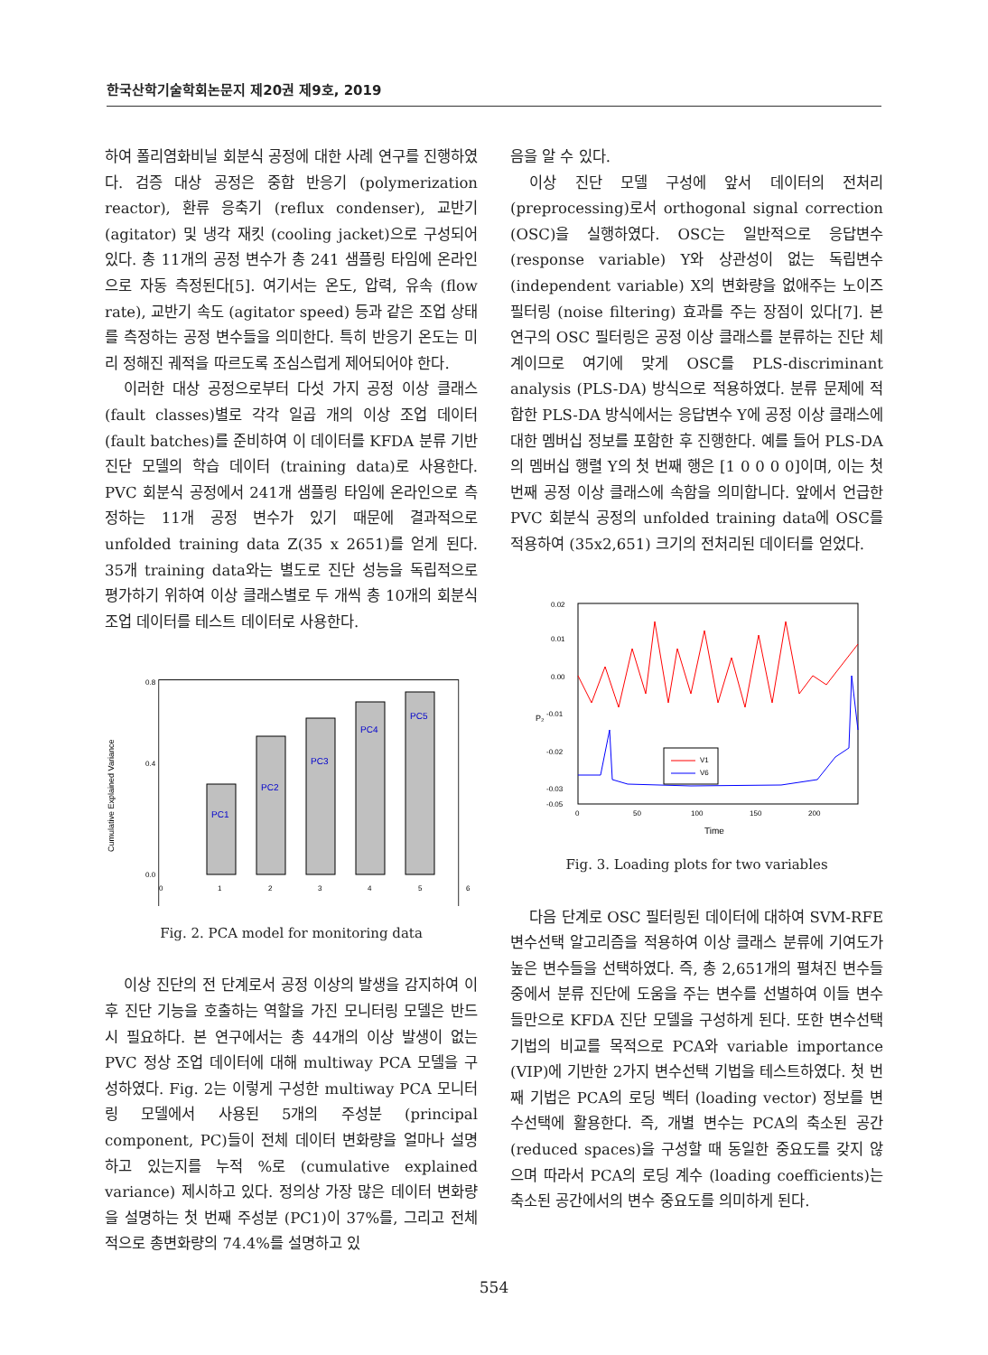한국산학기술학회논문지 제20권 제9호, 2019
하여 폴리염화비닐 회분식 공정에 대한 사례 연구를 진행하였다. 검증 대상 공정은 중합 반응기 (polymerization reactor), 환류 응축기 (reflux condenser), 교반기 (agitator) 및 냉각 재킷 (cooling jacket)으로 구성되어 있다. 총 11개의 공정 변수가 총 241 샘플링 타임에 온라인으로 자동 측정된다[5]. 여기서는 온도, 압력, 유속 (flow rate), 교반기 속도 (agitator speed) 등과 같은 조업 상태를 측정하는 공정 변수들을 의미한다. 특히 반응기 온도는 미리 정해진 궤적을 따르도록 조심스럽게 제어되어야 한다.
이러한 대상 공정으로부터 다섯 가지 공정 이상 클래스 (fault classes)별로 각각 일곱 개의 이상 조업 데이터 (fault batches)를 준비하여 이 데이터를 KFDA 분류 기반 진단 모델의 학습 데이터 (training data)로 사용한다. PVC 회분식 공정에서 241개 샘플링 타임에 온라인으로 측정하는 11개 공정 변수가 있기 때문에 결과적으로 unfolded training data Z(35 x 2651)를 얻게 된다. 35개 training data와는 별도로 진단 성능을 독립적으로 평가하기 위하여 이상 클래스별로 두 개씩 총 10개의 회분식 조업 데이터를 테스트 데이터로 사용한다.
Cumulative Explained Variance
0.0
0.4
0.8
1
2
3
4
5
0
6
PC1
PC2
PC3
PC4
PC5
Fig. 2. PCA model for monitoring data
이상 진단의 전 단계로서 공정 이상의 발생을 감지하여 이후 진단 기능을 호출하는 역할을 가진 모니터링 모델은 반드시 필요하다. 본 연구에서는 총 44개의 이상 발생이 없는 PVC 정상 조업 데이터에 대해 multiway PCA 모델을 구성하였다. Fig. 2는 이렇게 구성한 multiway PCA 모니터링 모델에서 사용된 5개의 주성분 (principal component, PC)들이 전체 데이터 변화량을 얼마나 설명하고 있는지를 누적 %로 (cumulative explained variance) 제시하고 있다. 정의상 가장 많은 데이터 변화량을 설명하는 첫 번째 주성분 (PC1)이 37%를, 그리고 전체적으로 총변화량의 74.4%를 설명하고 있
음을 알 수 있다.
이상 진단 모델 구성에 앞서 데이터의 전처리 (preprocessing)로서 orthogonal signal correction (OSC)을 실행하였다. OSC는 일반적으로 응답변수 (response variable) Y와 상관성이 없는 독립변수 (independent variable) X의 변화량을 없애주는 노이즈 필터링 (noise filtering) 효과를 주는 장점이 있다[7]. 본 연구의 OSC 필터링은 공정 이상 클래스를 분류하는 진단 체계이므로 여기에 맞게 OSC를 PLS-discriminant analysis (PLS-DA) 방식으로 적용하였다. 분류 문제에 적합한 PLS-DA 방식에서는 응답변수 Y에 공정 이상 클래스에 대한 멤버십 정보를 포함한 후 진행한다. 예를 들어 PLS-DA의 멤버십 행렬 Y의 첫 번째 행은 [1 0 0 0 0]이며, 이는 첫 번째 공정 이상 클래스에 속함을 의미합니다. 앞에서 언급한 PVC 회분식 공정의 unfolded training data에 OSC를 적용하여 (35x2,651) 크기의 전처리된 데이터를 얻었다.
0.02
0.01
0.00
-0.01
-0.02
-0.03
-0.05
0
50
100
150
200
P₂
Time
V1
V6
Fig. 3. Loading plots for two variables
다음 단계로 OSC 필터링된 데이터에 대하여 SVM-RFE 변수선택 알고리즘을 적용하여 이상 클래스 분류에 기여도가 높은 변수들을 선택하였다. 즉, 총 2,651개의 펼쳐진 변수들 중에서 분류 진단에 도움을 주는 변수를 선별하여 이들 변수들만으로 KFDA 진단 모델을 구성하게 된다. 또한 변수선택 기법의 비교를 목적으로 PCA와 variable importance (VIP)에 기반한 2가지 변수선택 기법을 테스트하였다. 첫 번째 기법은 PCA의 로딩 벡터 (loading vector) 정보를 변수선택에 활용한다. 즉, 개별 변수는 PCA의 축소된 공간 (reduced spaces)을 구성할 때 동일한 중요도를 갖지 않으며 따라서 PCA의 로딩 계수 (loading coefficients)는 축소된 공간에서의 변수 중요도를 의미하게 된다.
554